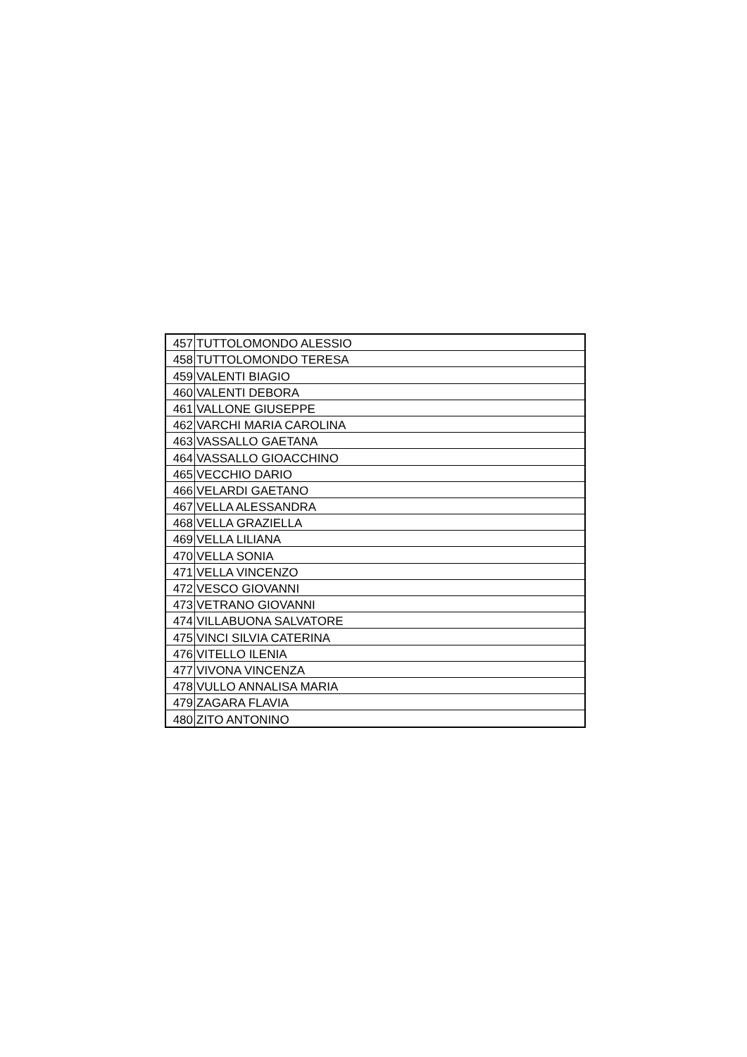| 457 | TUTTOLOMONDO ALESSIO |
| 458 | TUTTOLOMONDO TERESA |
| 459 | VALENTI BIAGIO |
| 460 | VALENTI DEBORA |
| 461 | VALLONE GIUSEPPE |
| 462 | VARCHI MARIA CAROLINA |
| 463 | VASSALLO GAETANA |
| 464 | VASSALLO GIOACCHINO |
| 465 | VECCHIO DARIO |
| 466 | VELARDI GAETANO |
| 467 | VELLA ALESSANDRA |
| 468 | VELLA GRAZIELLA |
| 469 | VELLA LILIANA |
| 470 | VELLA SONIA |
| 471 | VELLA VINCENZO |
| 472 | VESCO GIOVANNI |
| 473 | VETRANO GIOVANNI |
| 474 | VILLABUONA SALVATORE |
| 475 | VINCI SILVIA CATERINA |
| 476 | VITELLO ILENIA |
| 477 | VIVONA VINCENZA |
| 478 | VULLO ANNALISA MARIA |
| 479 | ZAGARA FLAVIA |
| 480 | ZITO ANTONINO |